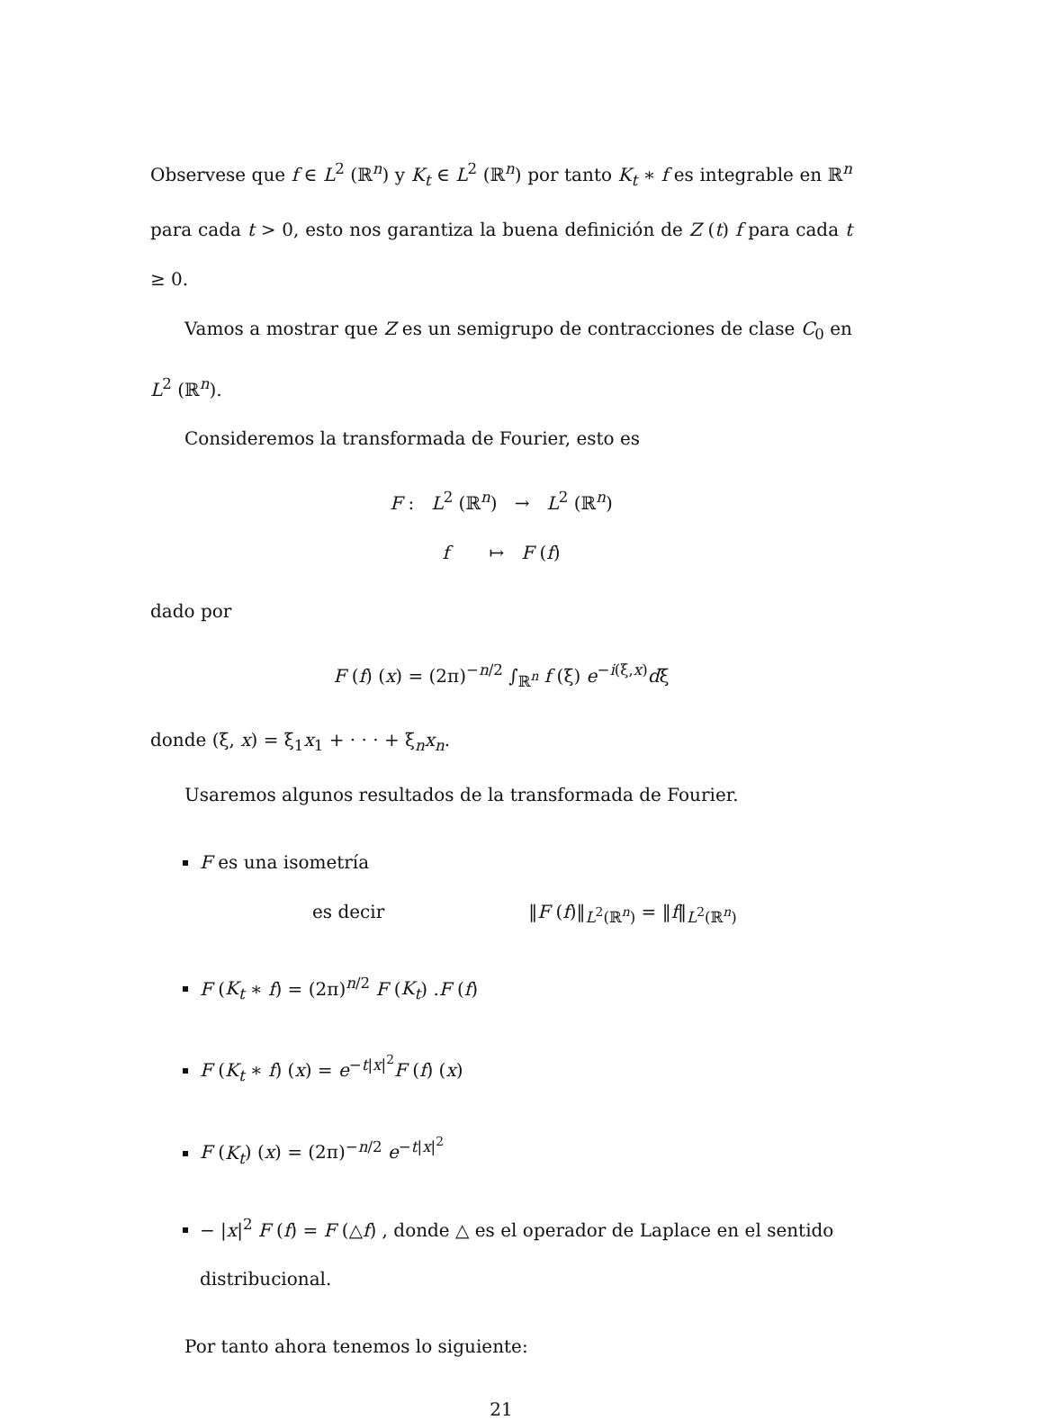Observese que f ∈ L<sup>2</sup> (ℝ<sup>n</sup>) y K<sub>t</sub> ∈ L<sup>2</sup> (ℝ<sup>n</sup>) por tanto K<sub>t</sub> ∗ f es integrable en ℝ<sup>n</sup> para cada t > 0, esto nos garantiza la buena definición de Z (t) f para cada t ≥ 0.
Vamos a mostrar que Z es un semigrupo de contracciones de clase C<sub>0</sub> en L<sup>2</sup> (ℝ<sup>n</sup>).
Consideremos la transformada de Fourier, esto es
F : L<sup>2</sup> (ℝ<sup>n</sup>) → L<sup>2</sup> (ℝ<sup>n</sup>)
f ↦ F (f)
dado por
F (f) (x) = (2π)<sup>−n/2</sup> ∫<sub>ℝ<sup>n</sup></sub> f (ξ) e<sup>−i(ξ,x)</sup>dξ
donde (ξ, x) = ξ<sub>1</sub>x<sub>1</sub> + · · · + ξ<sub>n</sub>x<sub>n</sub>.
Usaremos algunos resultados de la transformada de Fourier.
F es una isometría
es decir ‖F (f)‖<sub>L<sup>2</sup>(ℝ<sup>n</sup>)</sub> = ‖f‖<sub>L<sup>2</sup>(ℝ<sup>n</sup>)</sub>
F (K<sub>t</sub> ∗ f) = (2π)<sup>n/2</sup> F (K<sub>t</sub>) .F (f)
F (K<sub>t</sub> ∗ f) (x) = e<sup>−t|x|<sup>2</sup></sup>F (f) (x)
F (K<sub>t</sub>) (x) = (2π)<sup>−n/2</sup> e<sup>−t|x|<sup>2</sup></sup>
− |x|<sup>2</sup> F (f) = F (△f) , donde △ es el operador de Laplace en el sentido distribucional.
Por tanto ahora tenemos lo siguiente:
21